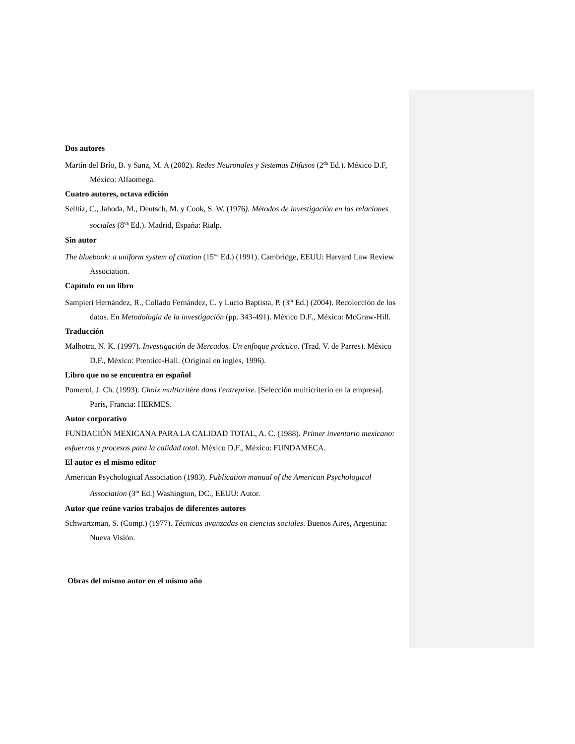Dos autores
Martín del Brío, B. y Sanz, M. A (2002). Redes Neuronales y Sistemas Difusos (2<sup>da</sup> Ed.). México D.F, México: Alfaomega.
Cuatro autores, octava edición
Selltiz, C., Jahoda, M., Deutsch, M. y Cook, S. W. (1976). Métodos de investigación en las relaciones sociales (8<sup>va</sup> Ed.). Madrid, España: Rialp.
Sin autor
The bluebook: a uniform system of citation (15<sup>va</sup> Ed.) (1991). Cambridge, EEUU: Harvard Law Review Association.
Capítulo en un libro
Sampieri Hernández, R., Collado Fernández, C. y Lucio Baptista, P. (3<sup>ra</sup> Ed.) (2004). Recolección de los datos. En Metodología de la investigación (pp. 343-491). México D.F., México: McGraw-Hill.
Traducción
Malhotra, N. K. (1997). Investigación de Mercados. Un enfoque práctico. (Trad. V. de Parres). México D.F., México: Prentice-Hall. (Original en inglés, 1996).
Libro que no se encuentra en español
Pomerol, J. Ch. (1993). Choix multicritère dans l'entreprise. [Selección multicriterio en la empresa]. París, Francia: HERMES.
Autor corporativo
FUNDACIÓN MEXICANA PARA LA CALIDAD TOTAL, A. C. (1988). Primer inventario mexicano: esfuerzos y procesos para la calidad total. México D.F., México: FUNDAMECA.
El autor es el mismo editor
American Psychological Association (1983). Publication manual of the American Psychological Association (3<sup>ra</sup> Ed.) Washington, DC., EEUU: Autor.
Autor que reúne varios trabajos de diferentes autores
Schwartzman, S. (Comp.) (1977). Técnicas avanzadas en ciencias sociales. Buenos Aires, Argentina: Nueva Visión.
Obras del mismo autor en el mismo año